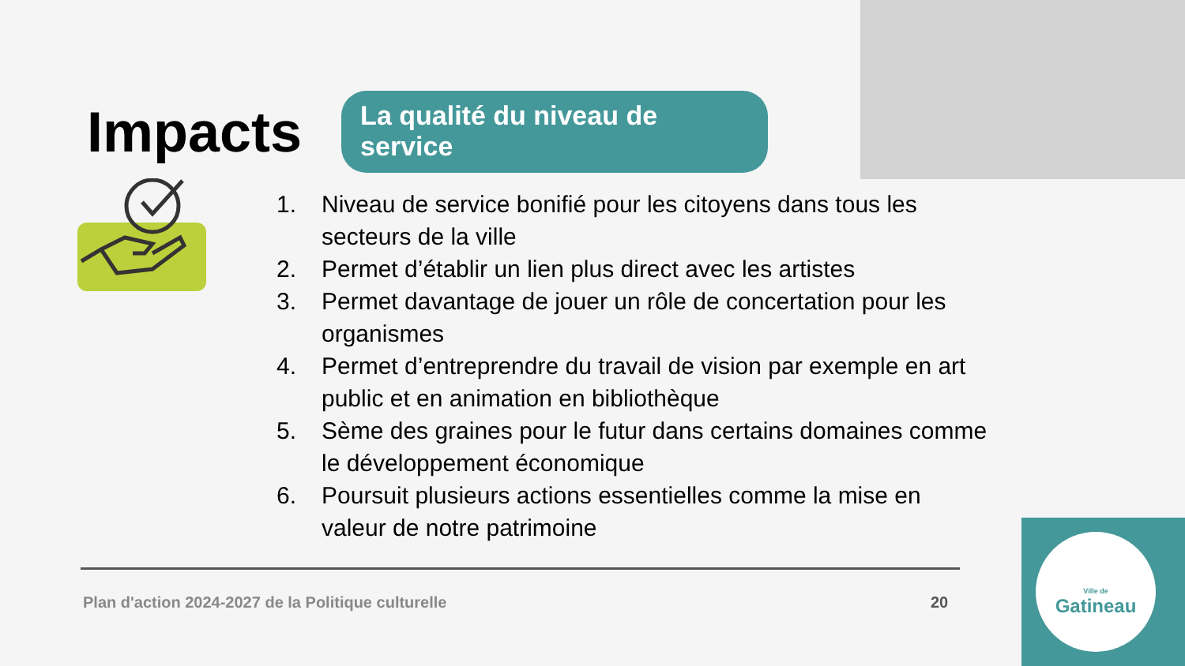Impacts
La qualité du niveau de service
1. Niveau de service bonifié pour les citoyens dans tous les secteurs de la ville
2. Permet d’établir un lien plus direct avec les artistes
3. Permet davantage de jouer un rôle de concertation pour les organismes
4. Permet d’entreprendre du travail de vision par exemple en art public et en animation en bibliothèque
5. Sème des graines pour le futur dans certains domaines comme le développement économique
6. Poursuit plusieurs actions essentielles comme la mise en valeur de notre patrimoine
Plan d'action 2024-2027 de la Politique culturelle
20
Ville de
Gatineau